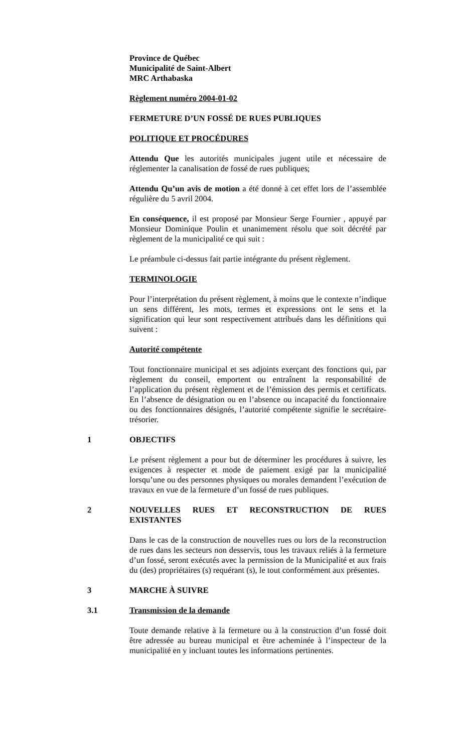Province de Québec
Municipalité de Saint-Albert
MRC Arthabaska
Règlement numéro 2004-01-02
FERMETURE D’UN FOSSÉ DE RUES PUBLIQUES
POLITIQUE ET PROCÉDURES
Attendu Que les autorités municipales jugent utile et nécessaire de réglementer la canalisation de fossé de rues publiques;
Attendu Qu’un avis de motion a été donné à cet effet lors de l’assemblée régulière du 5 avril 2004.
En conséquence, il est proposé par Monsieur Serge Fournier , appuyé par Monsieur Dominique Poulin et unanimement résolu que soit décrété par règlement de la municipalité ce qui suit :
Le préambule ci-dessus fait partie intégrante du présent règlement.
TERMINOLOGIE
Pour l’interprétation du présent règlement, à moins que le contexte n’indique un sens différent, les mots, termes et expressions ont le sens et la signification qui leur sont respectivement attribués dans les définitions qui suivent :
Autorité compétente
Tout fonctionnaire municipal et ses adjoints exerçant des fonctions qui, par règlement du conseil, emportent ou entraînent la responsabilité de l’application du présent règlement et de l’émission des permis et certificats. En l’absence de désignation ou en l’absence ou incapacité du fonctionnaire ou des fonctionnaires désignés, l’autorité compétente signifie le secrétaire-trésorier.
1 OBJECTIFS
Le présent règlement a pour but de déterminer les procédures à suivre, les exigences à respecter et mode de paiement exigé par la municipalité lorsqu’une ou des personnes physiques ou morales demandent l’exécution de travaux en vue de la fermeture d’un fossé de rues publiques.
2 NOUVELLES RUES ET RECONSTRUCTION DE RUES EXISTANTES
Dans le cas de la construction de nouvelles rues ou lors de la reconstruction de rues dans les secteurs non desservis, tous les travaux reliés à la fermeture d’un fossé, seront exécutés avec la permission de la Municipalité et aux frais du (des) propriétaires (s) requérant (s), le tout conformément aux présentes.
3 MARCHE À SUIVRE
3.1 Transmission de la demande
Toute demande relative à la fermeture ou à la construction d’un fossé doit être adressée au bureau municipal et être acheminée à l’inspecteur de la municipalité en y incluant toutes les informations pertinentes.